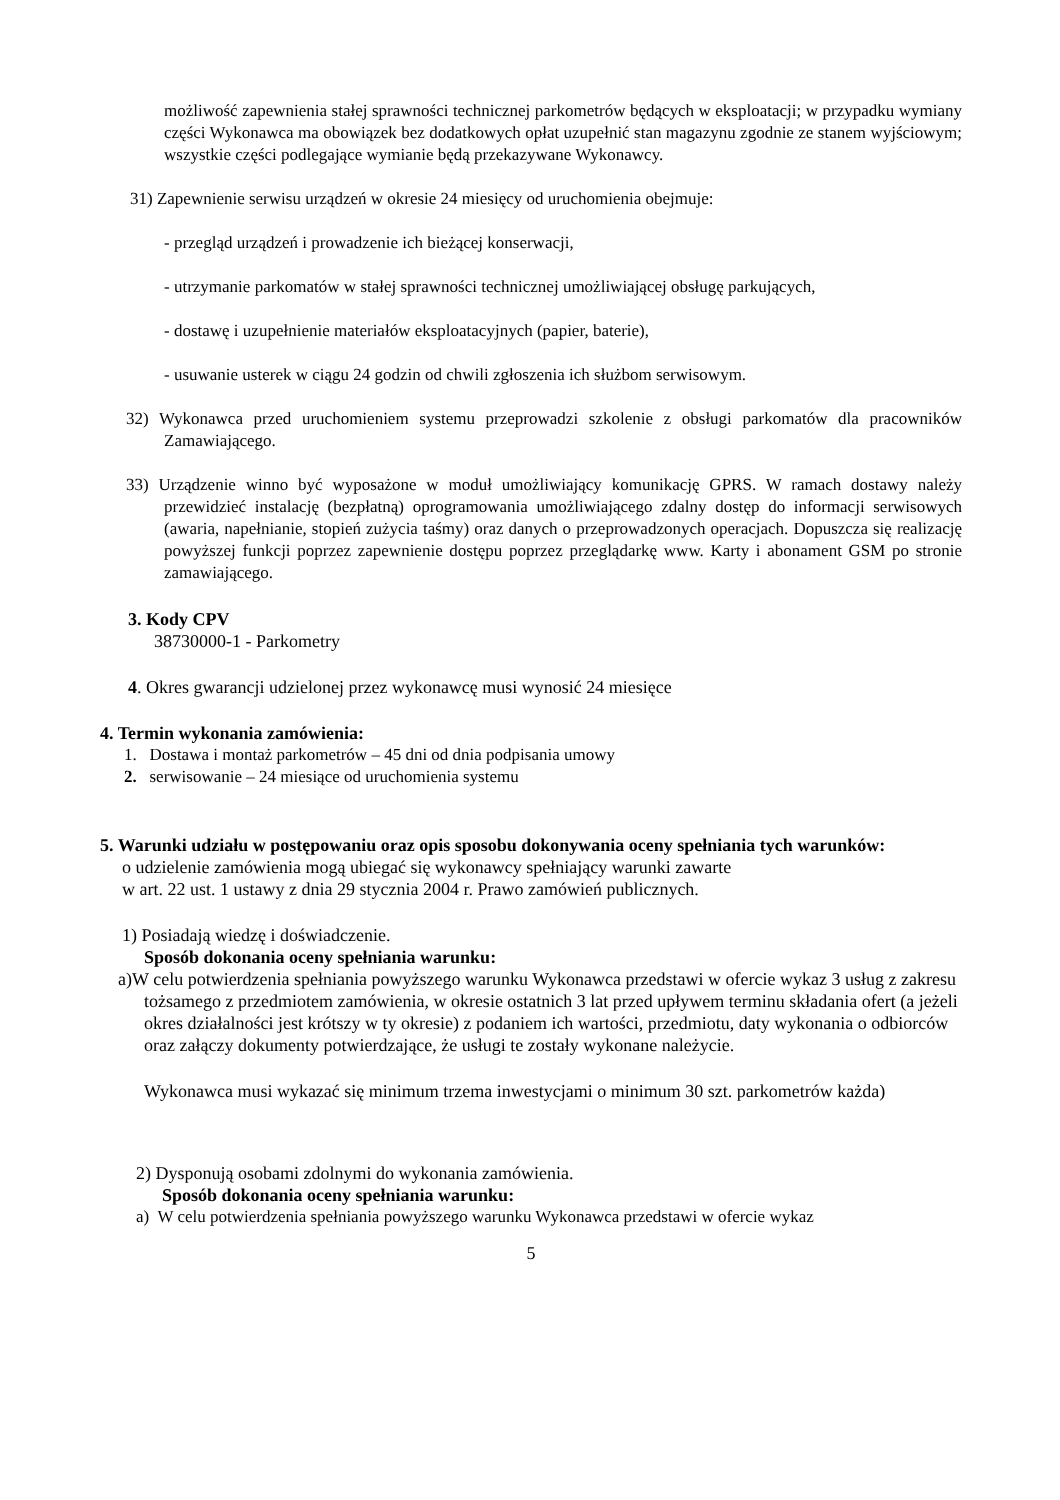możliwość zapewnienia stałej sprawności technicznej parkometrów będących w eksploatacji; w przypadku wymiany części Wykonawca ma obowiązek bez dodatkowych opłat uzupełnić stan magazynu zgodnie ze stanem wyjściowym; wszystkie części podlegające wymianie będą przekazywane Wykonawcy.
31) Zapewnienie serwisu urządzeń w okresie 24 miesięcy od uruchomienia obejmuje:
- przegląd urządzeń i prowadzenie ich bieżącej konserwacji,
- utrzymanie parkomatów w stałej sprawności technicznej umożliwiającej obsługę parkujących,
- dostawę i uzupełnienie materiałów eksploatacyjnych (papier, baterie),
- usuwanie usterek w ciągu 24 godzin od chwili zgłoszenia ich służbom serwisowym.
32) Wykonawca przed uruchomieniem systemu przeprowadzi szkolenie z obsługi parkomatów dla pracowników Zamawiającego.
33) Urządzenie winno być wyposażone w moduł umożliwiający komunikację GPRS. W ramach dostawy należy przewidzieć instalację (bezpłatną) oprogramowania umożliwiającego zdalny dostęp do informacji serwisowych (awaria, napełnianie, stopień zużycia taśmy) oraz danych o przeprowadzonych operacjach. Dopuszcza się realizację powyższej funkcji poprzez zapewnienie dostępu poprzez przeglądarkę www. Karty i abonament GSM po stronie zamawiającego.
3. Kody CPV
38730000-1 - Parkometry
4. Okres gwarancji udzielonej przez wykonawcę musi wynosić 24 miesięce
4. Termin wykonania zamówienia:
1. Dostawa i montaż parkometrów – 45 dni od dnia podpisania umowy
2. serwisowanie – 24 miesiące od uruchomienia systemu
5. Warunki udziału w postępowaniu oraz opis sposobu dokonywania oceny spełniania tych warunków:
o udzielenie zamówienia mogą ubiegać się wykonawcy spełniający warunki zawarte
w art. 22 ust. 1 ustawy z dnia 29 stycznia 2004 r. Prawo zamówień publicznych.
1) Posiadają wiedzę i doświadczenie.
Sposób dokonania oceny spełniania warunku:
a)W celu potwierdzenia spełniania powyższego warunku Wykonawca przedstawi w ofercie wykaz 3 usług z zakresu tożsamego z przedmiotem zamówienia, w okresie ostatnich 3 lat przed upływem terminu składania ofert (a jeżeli okres działalności jest krótszy w ty okresie) z podaniem ich wartości, przedmiotu, daty wykonania o odbiorców oraz załączy dokumenty potwierdzające, że usługi te zostały wykonane należycie.
Wykonawca musi wykazać się minimum trzema inwestycjami o minimum 30 szt. parkometrów każda)
2) Dysponują osobami zdolnymi do wykonania zamówienia.
Sposób dokonania oceny spełniania warunku:
a) W celu potwierdzenia spełniania powyższego warunku Wykonawca przedstawi w ofercie wykaz
5